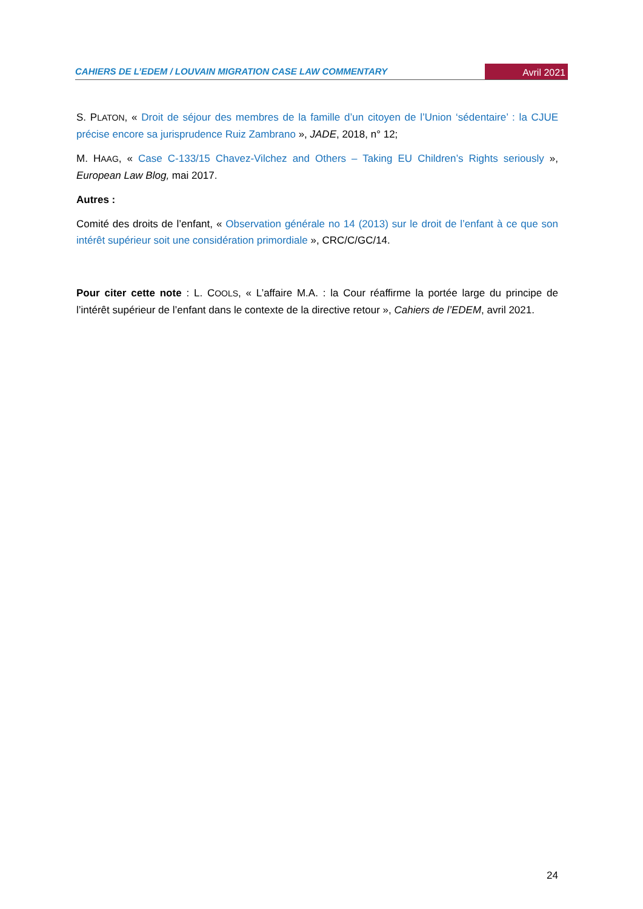CAHIERS DE L’EDEM / LOUVAIN MIGRATION CASE LAW COMMENTARY Avril 2021
S. PLATON, « Droit de séjour des membres de la famille d’un citoyen de l’Union ‘sédentaire’ : la CJUE précise encore sa jurisprudence Ruiz Zambrano », JADE, 2018, n° 12;
M. HAAG, « Case C-133/15 Chavez-Vilchez and Others – Taking EU Children’s Rights seriously », European Law Blog, mai 2017.
Autres :
Comité des droits de l’enfant, « Observation générale no 14 (2013) sur le droit de l’enfant à ce que son intérêt supérieur soit une considération primordiale », CRC/C/GC/14.
Pour citer cette note : L. COOLS, « L’affaire M.A. : la Cour réaffirme la portée large du principe de l’intérêt supérieur de l’enfant dans le contexte de la directive retour », Cahiers de l’EDEM, avril 2021.
24